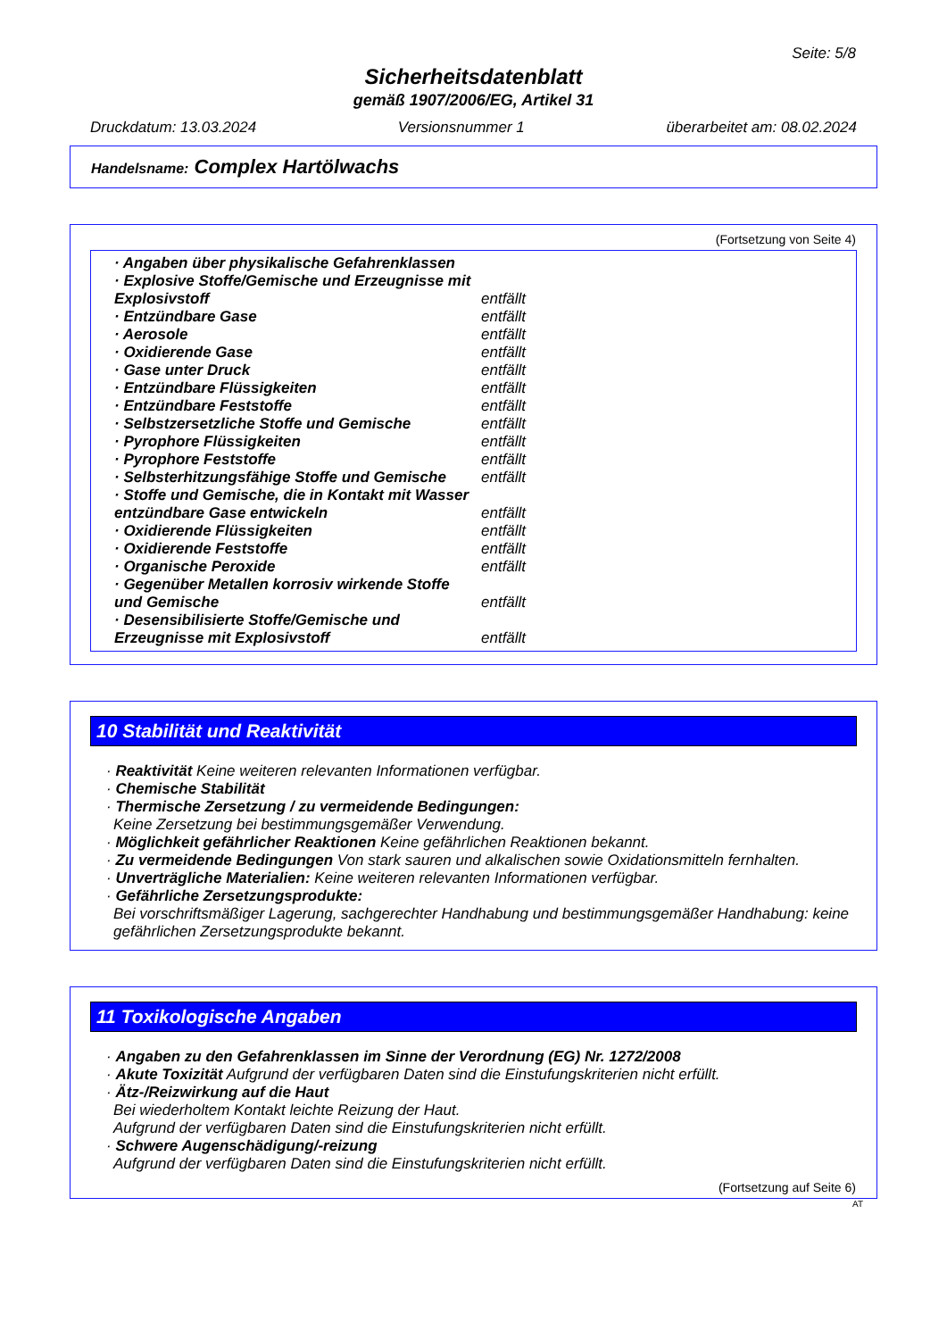Seite: 5/8
Sicherheitsdatenblatt
gemäß 1907/2006/EG, Artikel 31
Druckdatum: 13.03.2024 Versionsnummer 1 überarbeitet am: 08.02.2024
Handelsname: Complex Hartölwachs
(Fortsetzung von Seite 4)
| · Angaben über physikalische Gefahrenklassen | |
| · Explosive Stoffe/Gemische und Erzeugnisse mit Explosivstoff | entfällt |
| · Entzündbare Gase | entfällt |
| · Aerosole | entfällt |
| · Oxidierende Gase | entfällt |
| · Gase unter Druck | entfällt |
| · Entzündbare Flüssigkeiten | entfällt |
| · Entzündbare Feststoffe | entfällt |
| · Selbstzersetzliche Stoffe und Gemische | entfällt |
| · Pyrophore Flüssigkeiten | entfällt |
| · Pyrophore Feststoffe | entfällt |
| · Selbsterhitzungsfähige Stoffe und Gemische | entfällt |
| · Stoffe und Gemische, die in Kontakt mit Wasser entzündbare Gase entwickeln | entfällt |
| · Oxidierende Flüssigkeiten | entfällt |
| · Oxidierende Feststoffe | entfällt |
| · Organische Peroxide | entfällt |
| · Gegenüber Metallen korrosiv wirkende Stoffe und Gemische | entfällt |
| · Desensibilisierte Stoffe/Gemische und Erzeugnisse mit Explosivstoff | entfällt |
10 Stabilität und Reaktivität
· Reaktivität Keine weiteren relevanten Informationen verfügbar.
· Chemische Stabilität
· Thermische Zersetzung / zu vermeidende Bedingungen:
Keine Zersetzung bei bestimmungsgemäßer Verwendung.
· Möglichkeit gefährlicher Reaktionen Keine gefährlichen Reaktionen bekannt.
· Zu vermeidende Bedingungen Von stark sauren und alkalischen sowie Oxidationsmitteln fernhalten.
· Unverträgliche Materialien: Keine weiteren relevanten Informationen verfügbar.
· Gefährliche Zersetzungsprodukte:
Bei vorschriftsmäßiger Lagerung, sachgerechter Handhabung und bestimmungsgemäßer Handhabung: keine gefährlichen Zersetzungsprodukte bekannt.
11 Toxikologische Angaben
· Angaben zu den Gefahrenklassen im Sinne der Verordnung (EG) Nr. 1272/2008
· Akute Toxizität Aufgrund der verfügbaren Daten sind die Einstufungskriterien nicht erfüllt.
· Ätz-/Reizwirkung auf die Haut
Bei wiederholtem Kontakt leichte Reizung der Haut.
Aufgrund der verfügbaren Daten sind die Einstufungskriterien nicht erfüllt.
· Schwere Augenschädigung/-reizung
Aufgrund der verfügbaren Daten sind die Einstufungskriterien nicht erfüllt.
(Fortsetzung auf Seite 6)
AT